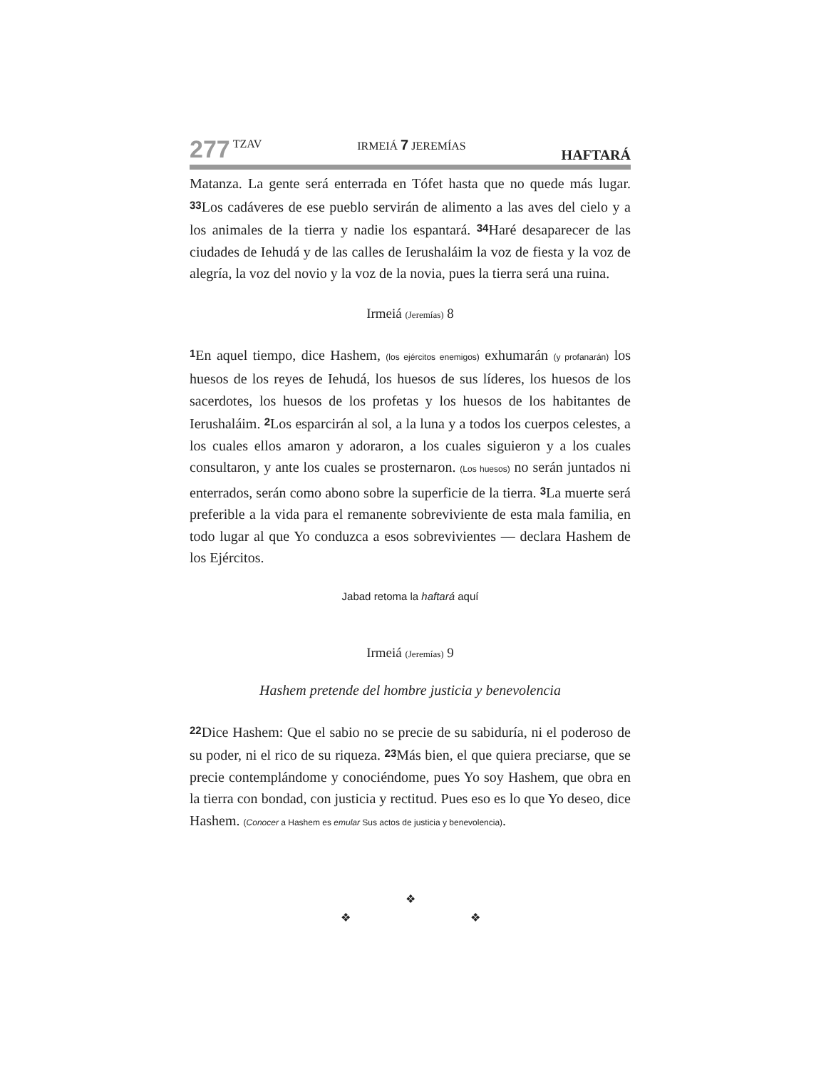277 TZAV IRMEIÁ 7 JEREMÍAS HAFTARÁ
Matanza. La gente será enterrada en Tófet hasta que no quede más lugar. 33 Los cadáveres de ese pueblo servirán de alimento a las aves del cielo y a los animales de la tierra y nadie los espantará. 34 Haré desaparecer de las ciudades de Iehudá y de las calles de Ierushaláim la voz de fiesta y la voz de alegría, la voz del novio y la voz de la novia, pues la tierra será una ruina.
Irmeiá (Jeremías) 8
1 En aquel tiempo, dice Hashem, (los ejércitos enemigos) exhumarán (y profanarán) los huesos de los reyes de Iehudá, los huesos de sus líderes, los huesos de los sacerdotes, los huesos de los profetas y los huesos de los habitantes de Ierushaláim. 2 Los esparcirán al sol, a la luna y a todos los cuerpos celestes, a los cuales ellos amaron y adoraron, a los cuales siguieron y a los cuales consultaron, y ante los cuales se prosternaron. (Los huesos) no serán juntados ni enterrados, serán como abono sobre la superficie de la tierra. 3 La muerte será preferible a la vida para el remanente sobreviviente de esta mala familia, en todo lugar al que Yo conduzca a esos sobrevivientes — declara Hashem de los Ejércitos.
Jabad retoma la haftará aquí
Irmeiá (Jeremías) 9
Hashem pretende del hombre justicia y benevolencia
22 Dice Hashem: Que el sabio no se precie de su sabiduría, ni el poderoso de su poder, ni el rico de su riqueza. 23 Más bien, el que quiera preciarse, que se precie contemplándome y conociéndome, pues Yo soy Hashem, que obra en la tierra con bondad, con justicia y rectitud. Pues eso es lo que Yo deseo, dice Hashem. (Conocer a Hashem es emular Sus actos de justicia y benevolencia).
❖
❖ ❖